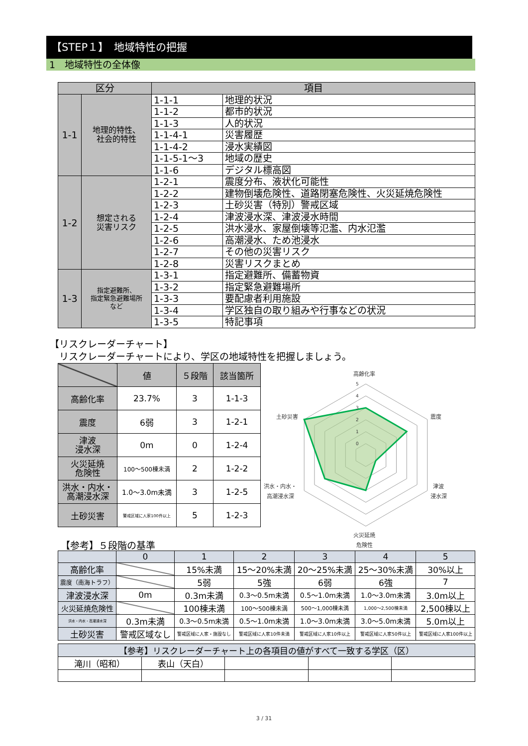【STEP１】　地域特性の把握
1　地域特性の全体像
| 区分 | | 項目 | |
| --- | --- | --- | --- |
| 1-1 | 地理的特性、 社会的特性 | 1-1-1 | 地理的状況 |
| | | 1-1-2 | 都市的状況 |
| | | 1-1-3 | 人的状況 |
| | | 1-1-4-1 | 災害履歴 |
| | | 1-1-4-2 | 浸水実績図 |
| | | 1-1-5-1～3 | 地域の歴史 |
| | | 1-1-6 | デジタル標高図 |
| 1-2 | 想定される 災害リスク | 1-2-1 | 震度分布、液状化可能性 |
| | | 1-2-2 | 建物倒壊危険性、道路閉塞危険性、火災延焼危険性 |
| | | 1-2-3 | 土砂災害（特別）警戒区域 |
| | | 1-2-4 | 津波浸水深、津波浸水時間 |
| | | 1-2-5 | 洪水浸水、家屋倒壊等氾濫、内水氾濫 |
| | | 1-2-6 | 高潮浸水、ため池浸水 |
| | | 1-2-7 | その他の災害リスク |
| | | 1-2-8 | 災害リスクまとめ |
| 1-3 | 指定避難所、 指定緊急避難場所 など | 1-3-1 | 指定避難所、備蓄物資 |
| | | 1-3-2 | 指定緊急避難場所 |
| | | 1-3-3 | 要配慮者利用施設 |
| | | 1-3-4 | 学区独自の取り組みや行事などの状況 |
| | | 1-3-5 | 特記事項 |
【リスクレーダーチャート】
　リスクレーダーチャートにより、学区の地域特性を把握しましょう。
| | 値 | ５段階 | 該当箇所 |
| --- | --- | --- | --- |
| 高齢化率 | 23.7% | 3 | 1-1-3 |
| 震度 | 6弱 | 3 | 1-2-1 |
| 津波 浸水深 | 0m | 0 | 1-2-4 |
| 火災延焼 危険性 | 100～500棟未満 | 2 | 1-2-2 |
| 洪水・内水・ 高潮浸水深 | 1.0～3.0m未満 | 3 | 1-2-5 |
| 土砂災害 | 警戒区域に人家100件以上 | 5 | 1-2-3 |
0
1
2
3
4
5
高齢化率
震度
津波
浸水深
火災延焼
危険性
洪水・内水・
高潮浸水深
土砂災害
【参考】５段階の基準
| | 0 | 1 | 2 | 3 | 4 | 5 |
| --- | --- | --- | --- | --- | --- | --- |
| 高齢化率 | | 15%未満 | 15～20%未満 | 20～25%未満 | 25～30%未満 | 30%以上 |
| 震度（南海トラフ） | | 5弱 | 5強 | 6弱 | 6強 | 7 |
| 津波浸水深 | 0m | 0.3m未満 | 0.3～0.5m未満 | 0.5～1.0m未満 | 1.0～3.0m未満 | 3.0m以上 |
| 火災延焼危険性 | | 100棟未満 | 100～500棟未満 | 500～1,000棟未満 | 1,000～2,500棟未満 | 2,500棟以上 |
| 洪水・内水・高潮浸水深 | 0.3m未満 | 0.3～0.5m未満 | 0.5～1.0m未満 | 1.0～3.0m未満 | 3.0～5.0m未満 | 5.0m以上 |
| 土砂災害 | 警戒区域なし | 警戒区域に人家・施設なし | 警戒区域に人家10件未満 | 警戒区域に人家10件以上 | 警戒区域に人家50件以上 | 警戒区域に人家100件以上 |
| 【参考】リスクレーダーチャート上の各項目の値がすべて一致する学区（区） | | | | |
| --- | --- | --- | --- | --- |
| 滝川（昭和） | 表山（天白） | | | |
3 / 31